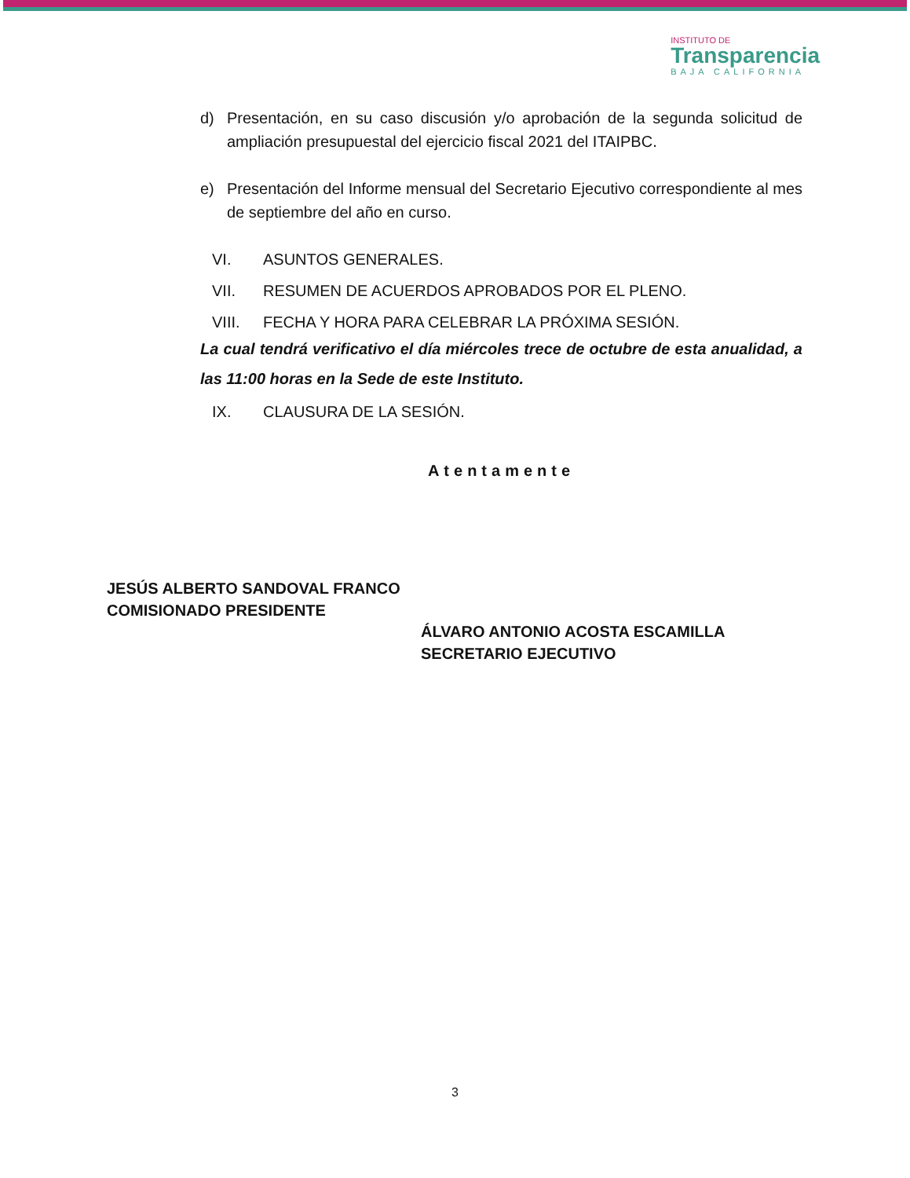INSTITUTO DE
Transparencia
BAJA CALIFORNIA
d) Presentación, en su caso discusión y/o aprobación de la segunda solicitud de ampliación presupuestal del ejercicio fiscal 2021 del ITAIPBC.
e) Presentación del Informe mensual del Secretario Ejecutivo correspondiente al mes de septiembre del año en curso.
VI. ASUNTOS GENERALES.
VII. RESUMEN DE ACUERDOS APROBADOS POR EL PLENO.
VIII. FECHA Y HORA PARA CELEBRAR LA PRÓXIMA SESIÓN.
La cual tendrá verificativo el día miércoles trece de octubre de esta anualidad, a las 11:00 horas en la Sede de este Instituto.
IX. CLAUSURA DE LA SESIÓN.
Atentamente
JESÚS ALBERTO SANDOVAL FRANCO
COMISIONADO PRESIDENTE
ÁLVARO ANTONIO ACOSTA ESCAMILLA
SECRETARIO EJECUTIVO
3